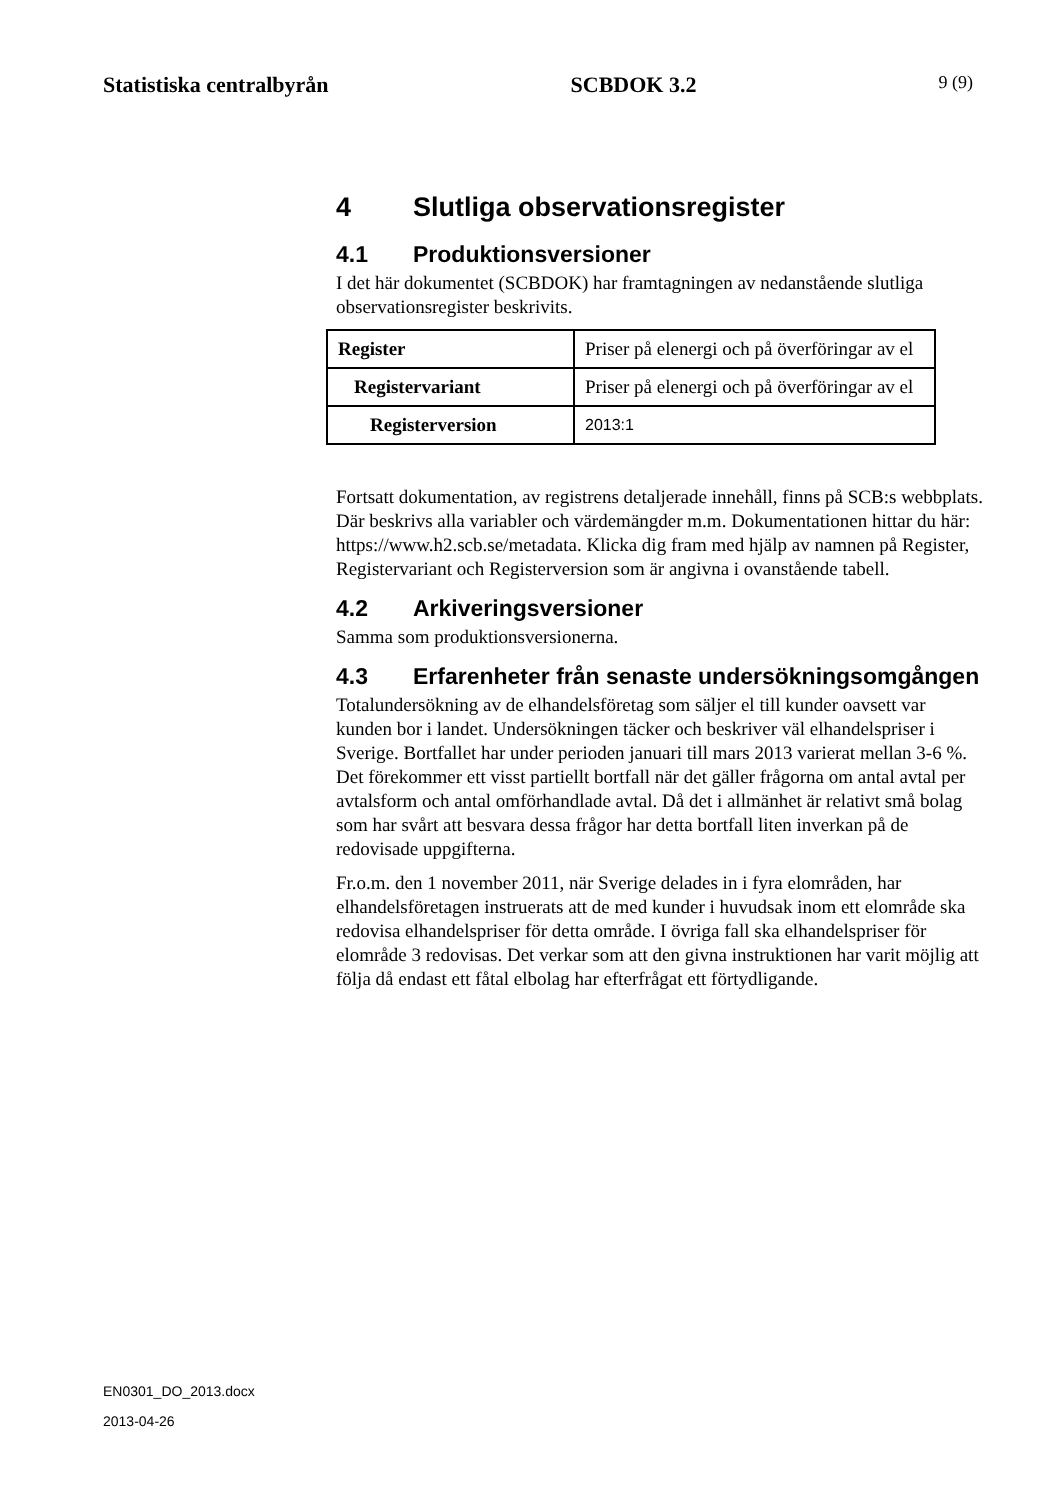Statistiska centralbyrån SCBDOK 3.2 9 (9)
4 Slutliga observationsregister
4.1 Produktionsversioner
I det här dokumentet (SCBDOK) har framtagningen av nedanstående slutliga observationsregister beskrivits.
| Register | Priser på elenergi och på överföringar av el |
| Registervariant | Priser på elenergi och på överföringar av el |
| Registerversion | 2013:1 |
Fortsatt dokumentation, av registrens detaljerade innehåll, finns på SCB:s webbplats. Där beskrivs alla variabler och värdemängder m.m. Dokumentationen hittar du här: https://www.h2.scb.se/metadata. Klicka dig fram med hjälp av namnen på Register, Registervariant och Registerversion som är angivna i ovanstående tabell.
4.2 Arkiveringsversioner
Samma som produktionsversionerna.
4.3 Erfarenheter från senaste undersökningsomgången
Totalundersökning av de elhandelsföretag som säljer el till kunder oavsett var kunden bor i landet. Undersökningen täcker och beskriver väl elhandelspriser i Sverige. Bortfallet har under perioden januari till mars 2013 varierat mellan 3-6 %. Det förekommer ett visst partiellt bortfall när det gäller frågorna om antal avtal per avtalsform och antal omförhandlade avtal. Då det i allmänhet är relativt små bolag som har svårt att besvara dessa frågor har detta bortfall liten inverkan på de redovisade uppgifterna.
Fr.o.m. den 1 november 2011, när Sverige delades in i fyra elområden, har elhandelsföretagen instruerats att de med kunder i huvudsak inom ett elområde ska redovisa elhandelspriser för detta område. I övriga fall ska elhandelspriser för elområde 3 redovisas. Det verkar som att den givna instruktionen har varit möjlig att följa då endast ett fåtal elbolag har efterfrågat ett förtydligande.
EN0301_DO_2013.docx
2013-04-26